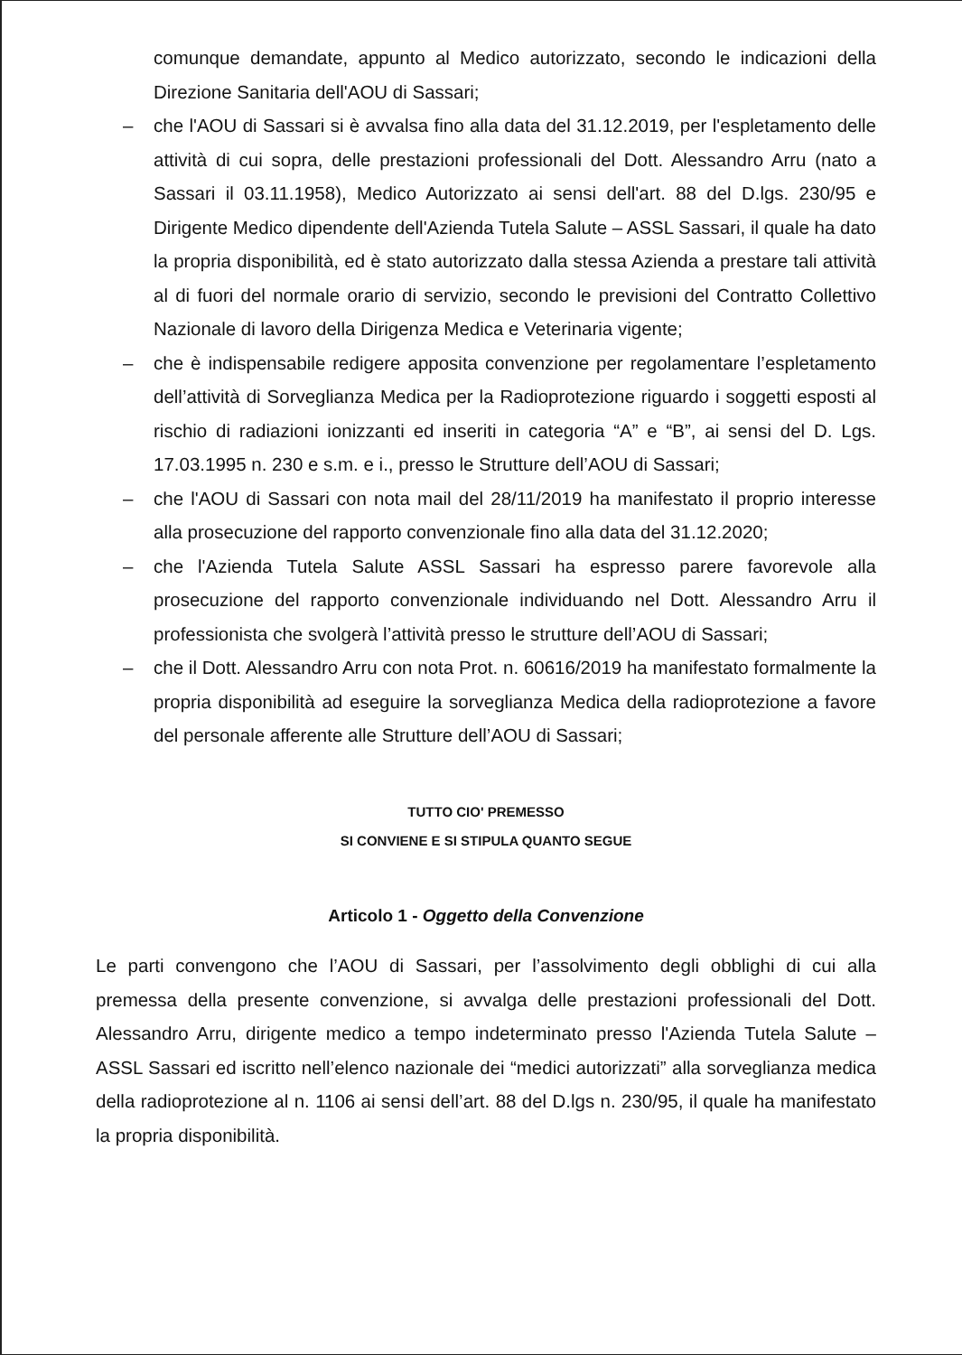comunque demandate, appunto al Medico autorizzato, secondo le indicazioni della Direzione Sanitaria dell'AOU di Sassari;
– che l'AOU di Sassari si è avvalsa fino alla data del 31.12.2019, per l'espletamento delle attività di cui sopra, delle prestazioni professionali del Dott. Alessandro Arru (nato a Sassari il 03.11.1958), Medico Autorizzato ai sensi dell'art. 88 del D.lgs. 230/95 e Dirigente Medico dipendente dell'Azienda Tutela Salute – ASSL Sassari, il quale ha dato la propria disponibilità, ed è stato autorizzato dalla stessa Azienda a prestare tali attività al di fuori del normale orario di servizio, secondo le previsioni del Contratto Collettivo Nazionale di lavoro della Dirigenza Medica e Veterinaria vigente;
– che è indispensabile redigere apposita convenzione per regolamentare l’espletamento dell’attività di Sorveglianza Medica per la Radioprotezione riguardo i soggetti esposti al rischio di radiazioni ionizzanti ed inseriti in categoria “A” e “B”, ai sensi del D. Lgs. 17.03.1995 n. 230 e s.m. e i., presso le Strutture dell’AOU di Sassari;
– che l'AOU di Sassari con nota mail del 28/11/2019 ha manifestato il proprio interesse alla prosecuzione del rapporto convenzionale fino alla data del 31.12.2020;
– che l'Azienda Tutela Salute ASSL Sassari ha espresso parere favorevole alla prosecuzione del rapporto convenzionale individuando nel Dott. Alessandro Arru il professionista che svolgerà l’attività presso le strutture dell’AOU di Sassari;
– che il Dott. Alessandro Arru con nota Prot. n. 60616/2019 ha manifestato formalmente la propria disponibilità ad eseguire la sorveglianza Medica della radioprotezione a favore del personale afferente alle Strutture dell’AOU di Sassari;
TUTTO CIO' PREMESSO
SI CONVIENE E SI STIPULA QUANTO SEGUE
Articolo 1 - Oggetto della Convenzione
Le parti convengono che l’AOU di Sassari, per l’assolvimento degli obblighi di cui alla premessa della presente convenzione, si avvalga delle prestazioni professionali del Dott. Alessandro Arru, dirigente medico a tempo indeterminato presso l'Azienda Tutela Salute – ASSL Sassari ed iscritto nell’elenco nazionale dei “medici autorizzati” alla sorveglianza medica della radioprotezione al n. 1106 ai sensi dell’art. 88 del D.lgs n. 230/95, il quale ha manifestato la propria disponibilità.